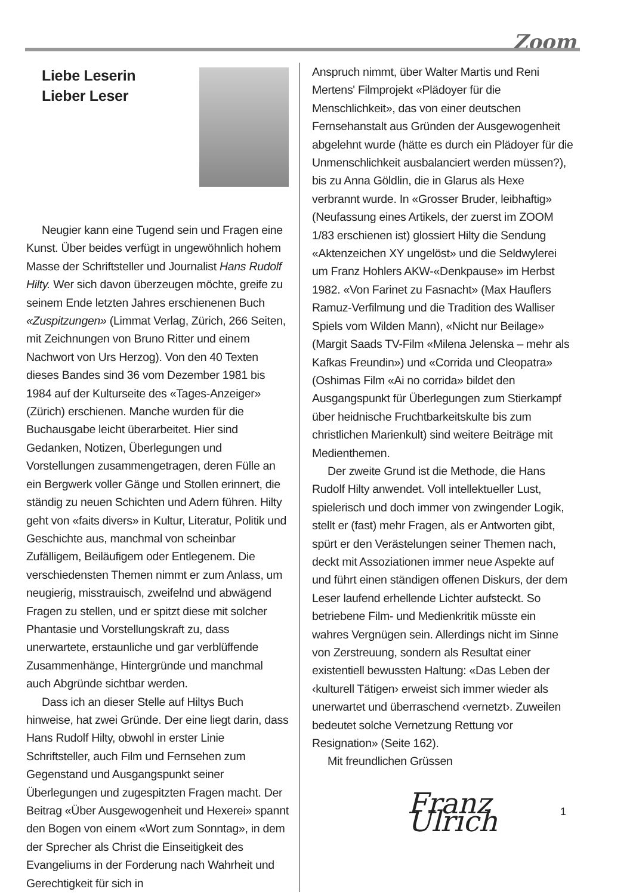Zoom
Liebe Leserin
Lieber Leser
Neugier kann eine Tugend sein und Fragen eine Kunst. Über beides verfügt in ungewöhnlich hohem Masse der Schriftsteller und Journalist Hans Rudolf Hilty. Wer sich davon überzeugen möchte, greife zu seinem Ende letzten Jahres erschienenen Buch «Zuspitzungen» (Limmat Verlag, Zürich, 266 Seiten, mit Zeichnungen von Bruno Ritter und einem Nachwort von Urs Herzog). Von den 40 Texten dieses Bandes sind 36 vom Dezember 1981 bis 1984 auf der Kulturseite des «Tages-Anzeiger» (Zürich) erschienen. Manche wurden für die Buchausgabe leicht überarbeitet. Hier sind Gedanken, Notizen, Überlegungen und Vorstellungen zusammengetragen, deren Fülle an ein Bergwerk voller Gänge und Stollen erinnert, die ständig zu neuen Schichten und Adern führen. Hilty geht von «faits divers» in Kultur, Literatur, Politik und Geschichte aus, manchmal von scheinbar Zufälligem, Beiläufigem oder Entlegenem. Die verschiedensten Themen nimmt er zum Anlass, um neugierig, misstrauisch, zweifelnd und abwägend Fragen zu stellen, und er spitzt diese mit solcher Phantasie und Vorstellungskraft zu, dass unerwartete, erstaunliche und gar verblüffende Zusammenhänge, Hintergründe und manchmal auch Abgründe sichtbar werden.
Dass ich an dieser Stelle auf Hiltys Buch hinweise, hat zwei Gründe. Der eine liegt darin, dass Hans Rudolf Hilty, obwohl in erster Linie Schriftsteller, auch Film und Fernsehen zum Gegenstand und Ausgangspunkt seiner Überlegungen und zugespitzten Fragen macht. Der Beitrag «Über Ausgewogenheit und Hexerei» spannt den Bogen von einem «Wort zum Sonntag», in dem der Sprecher als Christ die Einseitigkeit des Evangeliums in der Forderung nach Wahrheit und Gerechtigkeit für sich in
Anspruch nimmt, über Walter Martis und Reni Mertens' Filmprojekt «Plädoyer für die Menschlichkeit», das von einer deutschen Fernsehanstalt aus Gründen der Ausgewogenheit abgelehnt wurde (hätte es durch ein Plädoyer für die Unmenschlichkeit ausbalanciert werden müssen?), bis zu Anna Göldlin, die in Glarus als Hexe verbrannt wurde. In «Grosser Bruder, leibhaftig» (Neufassung eines Artikels, der zuerst im ZOOM 1/83 erschienen ist) glossiert Hilty die Sendung «Aktenzeichen XY ungelöst» und die Seldwylerei um Franz Hohlers AKW-«Denkpause» im Herbst 1982. «Von Farinet zu Fasnacht» (Max Hauflers Ramuz-Verfilmung und die Tradition des Walliser Spiels vom Wilden Mann), «Nicht nur Beilage» (Margit Saads TV-Film «Milena Jelenska – mehr als Kafkas Freundin») und «Corrida und Cleopatra» (Oshimas Film «Ai no corrida» bildet den Ausgangspunkt für Überlegungen zum Stierkampf über heidnische Fruchtbarkeitskulte bis zum christlichen Marienkult) sind weitere Beiträge mit Medienthemen.
Der zweite Grund ist die Methode, die Hans Rudolf Hilty anwendet. Voll intellektueller Lust, spielerisch und doch immer von zwingender Logik, stellt er (fast) mehr Fragen, als er Antworten gibt, spürt er den Verästelungen seiner Themen nach, deckt mit Assoziationen immer neue Aspekte auf und führt einen ständigen offenen Diskurs, der dem Leser laufend erhellende Lichter aufsteckt. So betriebene Film- und Medienkritik müsste ein wahres Vergnügen sein. Allerdings nicht im Sinne von Zerstreuung, sondern als Resultat einer existentiell bewussten Haltung: «Das Leben der ‹kulturell Tätigen› erweist sich immer wieder als unerwartet und überraschend ‹vernetzt›. Zuweilen bedeutet solche Vernetzung Rettung vor Resignation» (Seite 162).
Mit freundlichen Grüssen
Franz Ulrich
1